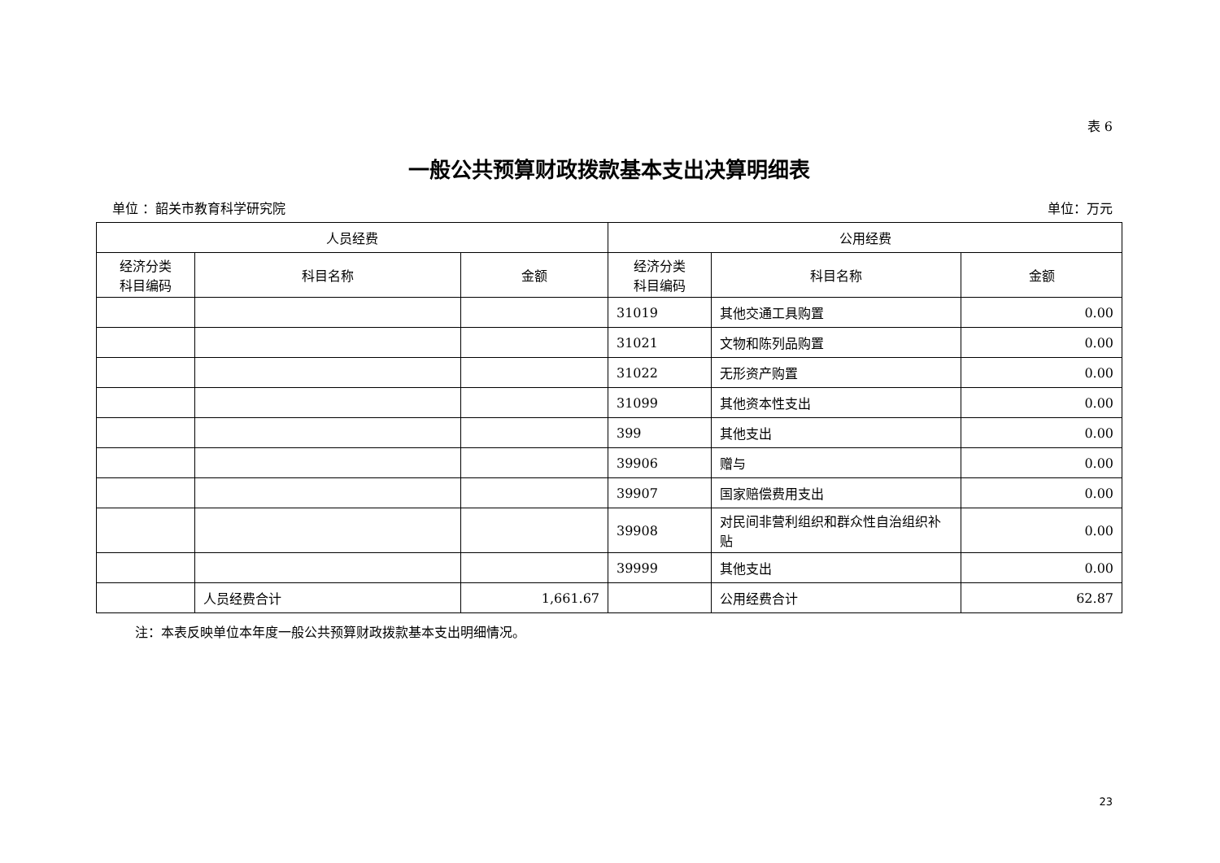表 6
一般公共预算财政拨款基本支出决算明细表
单位 ：韶关市教育科学研究院 单位：万元
| 人员经费 | | | 公用经费 | | |
| --- | --- | --- | --- | --- | --- |
| 经济分类 科目编码 | 科目名称 | 金额 | 经济分类 科目编码 | 科目名称 | 金额 |
| | | | 31019 | 其他交通工具购置 | 0.00 |
| | | | 31021 | 文物和陈列品购置 | 0.00 |
| | | | 31022 | 无形资产购置 | 0.00 |
| | | | 31099 | 其他资本性支出 | 0.00 |
| | | | 399 | 其他支出 | 0.00 |
| | | | 39906 | 赠与 | 0.00 |
| | | | 39907 | 国家赔偿费用支出 | 0.00 |
| | | | 39908 | 对民间非营利组织和群众性自治组织补贴 | 0.00 |
| | | | 39999 | 其他支出 | 0.00 |
| | 人员经费合计 | 1,661.67 | | 公用经费合计 | 62.87 |
注：本表反映单位本年度一般公共预算财政拨款基本支出明细情况。
23